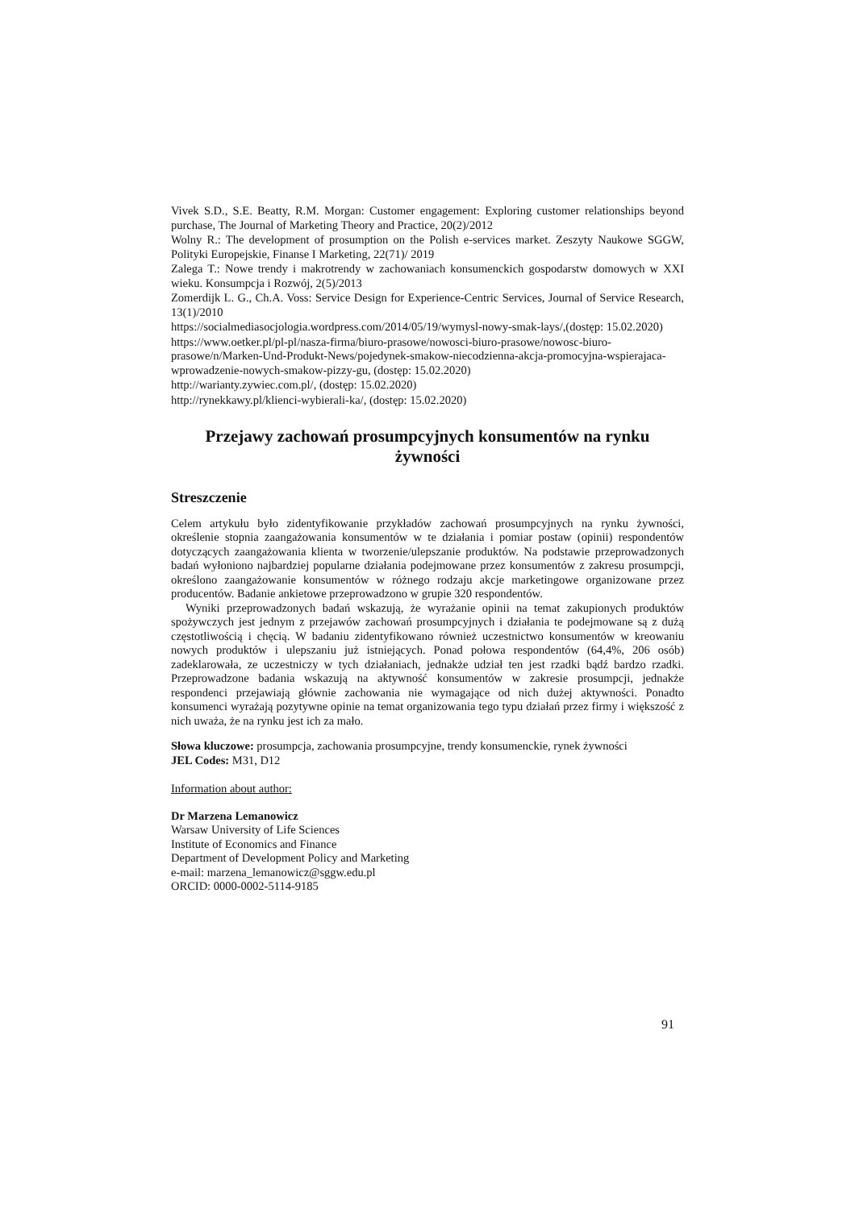Vivek S.D., S.E. Beatty, R.M. Morgan: Customer engagement: Exploring customer relationships beyond purchase, The Journal of Marketing Theory and Practice, 20(2)/2012
Wolny R.: The development of prosumption on the Polish e-services market. Zeszyty Naukowe SGGW, Polityki Europejskie, Finanse I Marketing, 22(71)/ 2019
Zalega T.: Nowe trendy i makrotrendy w zachowaniach konsumenckich gospodarstw domowych w XXI wieku. Konsumpcja i Rozwój, 2(5)/2013
Zomerdijk L. G., Ch.A. Voss: Service Design for Experience-Centric Services, Journal of Service Research, 13(1)/2010
https://socialmediasocjologia.wordpress.com/2014/05/19/wymysl-nowy-smak-lays/,(dostęp: 15.02.2020)
https://www.oetker.pl/pl-pl/nasza-firma/biuro-prasowe/nowosci-biuro-prasowe/nowosc-biuro-prasowe/n/Marken-Und-Produkt-News/pojedynek-smakow-niecodzienna-akcja-promocyjna-wspierajaca-wprowadzenie-nowych-smakow-pizzy-gu, (dostęp: 15.02.2020)
http://warianty.zywiec.com.pl/, (dostęp: 15.02.2020)
http://rynekkawy.pl/klienci-wybierali-ka/, (dostęp: 15.02.2020)
Przejawy zachowań prosumpcyjnych konsumentów na rynku żywności
Streszczenie
Celem artykułu było zidentyfikowanie przykładów zachowań prosumpcyjnych na rynku żywności, określenie stopnia zaangażowania konsumentów w te działania i pomiar postaw (opinii) respondentów dotyczących zaangażowania klienta w tworzenie/ulepszanie produktów. Na podstawie przeprowadzonych badań wyłoniono najbardziej popularne działania podejmowane przez konsumentów z zakresu prosumpcji, określono zaangażowanie konsumentów w różnego rodzaju akcje marketingowe organizowane przez producentów. Badanie ankietowe przeprowadzono w grupie 320 respondentów.
Wyniki przeprowadzonych badań wskazują, że wyrażanie opinii na temat zakupionych produktów spożywczych jest jednym z przejawów zachowań prosumpcyjnych i działania te podejmowane są z dużą częstotliwością i chęcią. W badaniu zidentyfikowano również uczestnictwo konsumentów w kreowaniu nowych produktów i ulepszaniu już istniejących. Ponad połowa respondentów (64,4%, 206 osób) zadeklarowała, ze uczestniczy w tych działaniach, jednakże udział ten jest rzadki bądź bardzo rzadki. Przeprowadzone badania wskazują na aktywność konsumentów w zakresie prosumpcji, jednakże respondenci przejawiają głównie zachowania nie wymagające od nich dużej aktywności. Ponadto konsumenci wyrażają pozytywne opinie na temat organizowania tego typu działań przez firmy i większość z nich uważa, że na rynku jest ich za mało.
Słowa kluczowe: prosumpcja, zachowania prosumpcyjne, trendy konsumenckie, rynek żywności
JEL Codes: M31, D12
Information about author:
Dr Marzena Lemanowicz
Warsaw University of Life Sciences
Institute of Economics and Finance
Department of Development Policy and Marketing
e-mail: marzena_lemanowicz@sggw.edu.pl
ORCID: 0000-0002-5114-9185
91